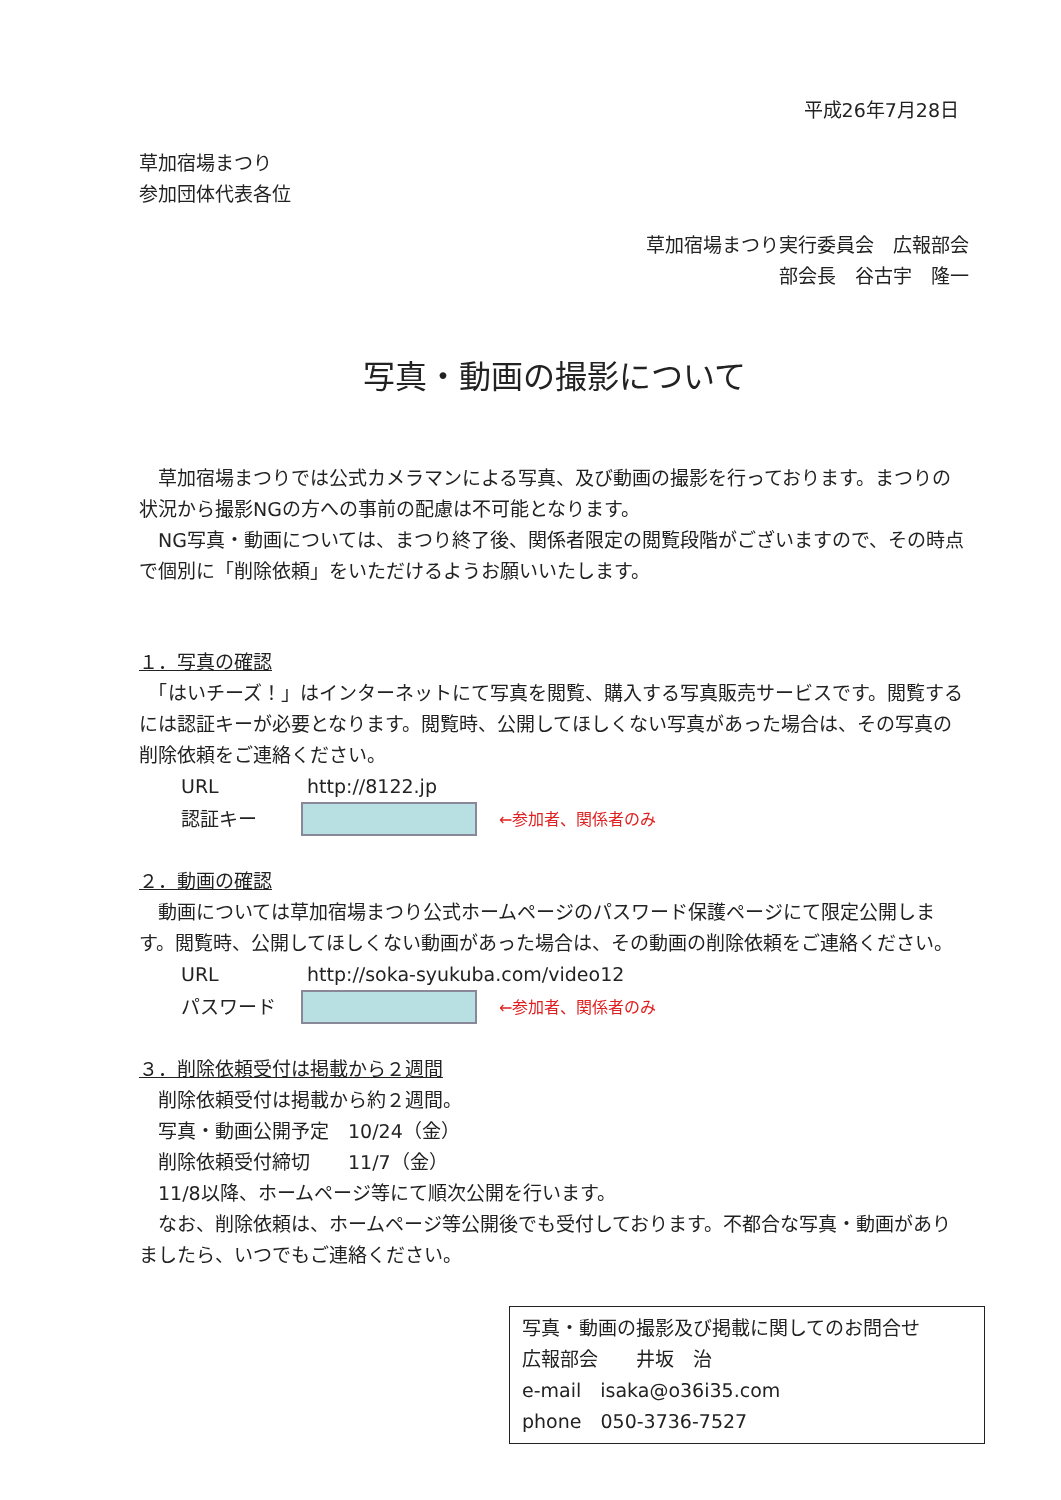平成26年7月28日
草加宿場まつり
参加団体代表各位
草加宿場まつり実行委員会　広報部会
部会長　谷古宇　隆一
写真・動画の撮影について
　草加宿場まつりでは公式カメラマンによる写真、及び動画の撮影を行っております。まつりの状況から撮影NGの方への事前の配慮は不可能となります。
　NG写真・動画については、まつり終了後、関係者限定の閲覧段階がございますので、その時点で個別に「削除依頼」をいただけるようお願いいたします。
１．写真の確認
　「はいチーズ！」はインターネットにて写真を閲覧、購入する写真販売サービスです。閲覧するには認証キーが必要となります。閲覧時、公開してほしくない写真があった場合は、その写真の削除依頼をご連絡ください。
URL http://8122.jp
認証キー
←参加者、関係者のみ
２．動画の確認
　動画については草加宿場まつり公式ホームページのパスワード保護ページにて限定公開します。閲覧時、公開してほしくない動画があった場合は、その動画の削除依頼をご連絡ください。
URL http://soka-syukuba.com/video12
パスワード
←参加者、関係者のみ
３．削除依頼受付は掲載から２週間
　削除依頼受付は掲載から約２週間。
　写真・動画公開予定　10/24（金）
　削除依頼受付締切　　11/7（金）
　11/8以降、ホームページ等にて順次公開を行います。
　なお、削除依頼は、ホームページ等公開後でも受付しております。不都合な写真・動画がありましたら、いつでもご連絡ください。
写真・動画の撮影及び掲載に関してのお問合せ
広報部会　　井坂　治
e-mail　isaka@o36i35.com
phone　050-3736-7527